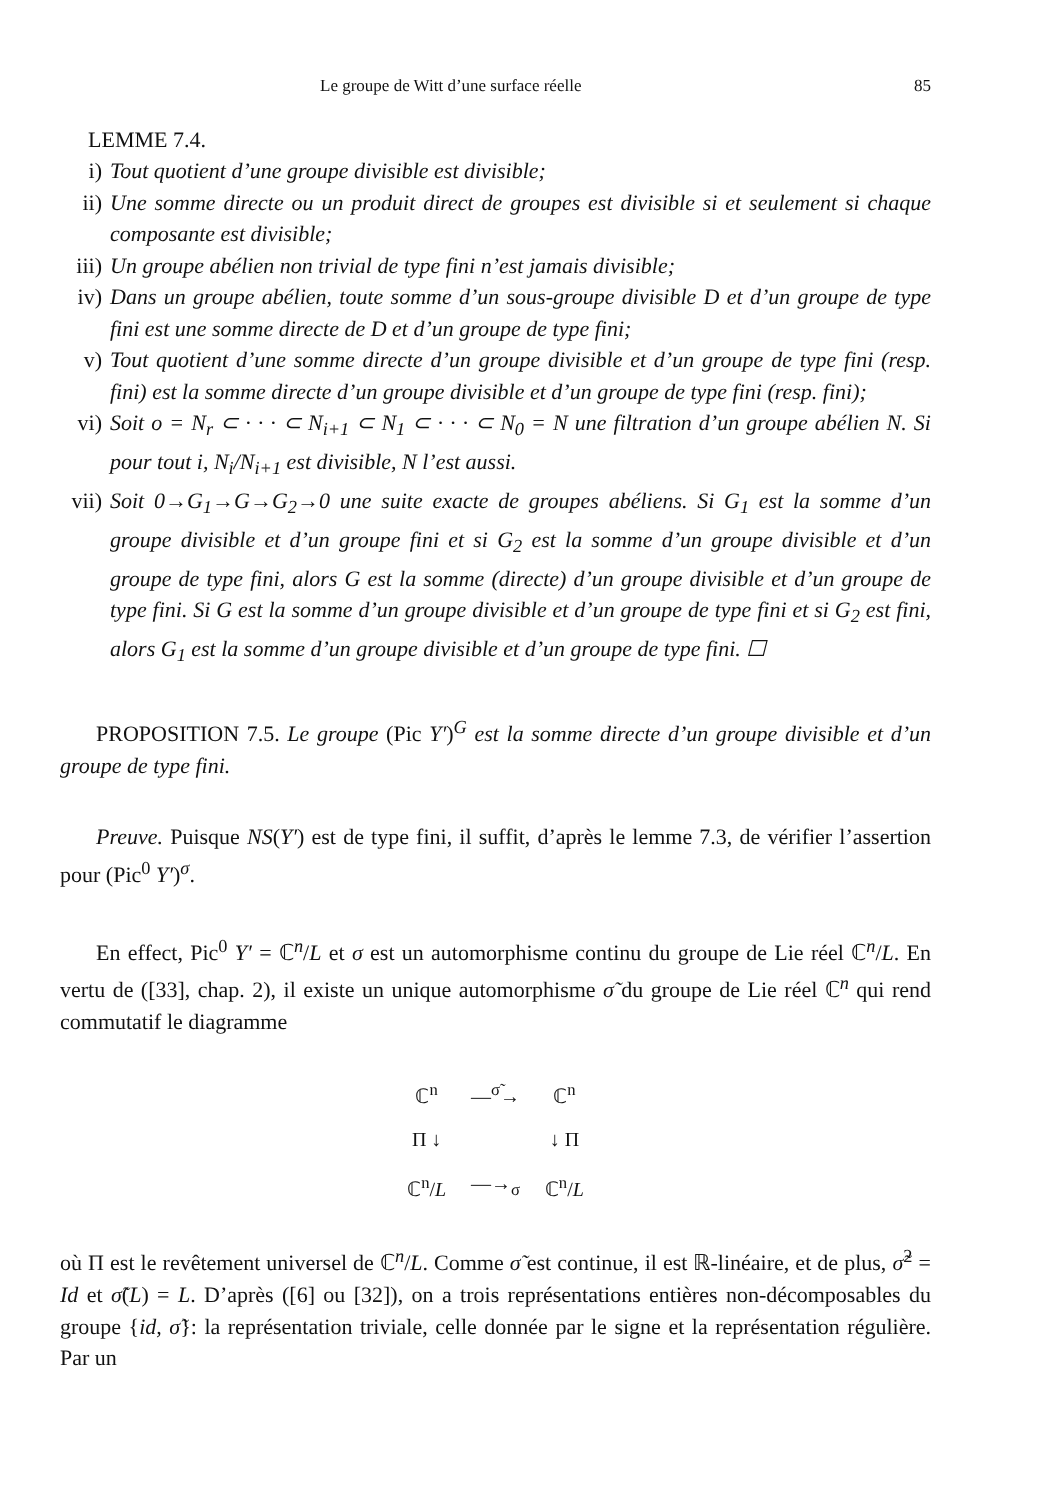Le groupe de Witt d’une surface réelle 85
LEMME 7.4.
i) Tout quotient d’une groupe divisible est divisible;
ii) Une somme directe ou un produit direct de groupes est divisible si et seulement si chaque composante est divisible;
iii) Un groupe abélien non trivial de type fini n’est jamais divisible;
iv) Dans un groupe abélien, toute somme d’un sous-groupe divisible D et d’un groupe de type fini est une somme directe de D et d’un groupe de type fini;
v) Tout quotient d’une somme directe d’un groupe divisible et d’un groupe de type fini (resp. fini) est la somme directe d’un groupe divisible et d’un groupe de type fini (resp. fini);
vi) Soit o = N<sub>r</sub> ⊂ · · · ⊂ N<sub>i+1</sub> ⊂ N<sub>1</sub> ⊂ · · · ⊂ N<sub>0</sub> = N une filtration d’un groupe abélien N. Si pour tout i, N<sub>i</sub>/N<sub>i+1</sub> est divisible, N l’est aussi.
vii) Soit 0→G<sub>1</sub>→G→G<sub>2</sub>→0 une suite exacte de groupes abéliens. Si G<sub>1</sub> est la somme d’un groupe divisible et d’un groupe fini et si G<sub>2</sub> est la somme d’un groupe divisible et d’un groupe de type fini, alors G est la somme (directe) d’un groupe divisible et d’un groupe de type fini. Si G est la somme d’un groupe divisible et d’un groupe de type fini et si G<sub>2</sub> est fini, alors G<sub>1</sub> est la somme d’un groupe divisible et d’un groupe de type fini. ☐
PROPOSITION 7.5. Le groupe (Pic Y′)<sup>G</sup> est la somme directe d’un groupe divisible et d’un groupe de type fini.
Preuve. Puisque NS(Y′) est de type fini, il suffit, d’après le lemme 7.3, de vérifier l’assertion pour (Pic<sup>0</sup> Y′)<sup>σ</sup>.
En effect, Pic<sup>0</sup> Y′ = ℂ<sup>n</sup>/L et σ est un automorphisme continu du groupe de Lie réel ℂ<sup>n</sup>/L. En vertu de ([33], chap. 2), il existe un unique automorphisme σ̃ du groupe de Lie réel ℂ<sup>n</sup> qui rend commutatif le diagramme
| ℂ<sup>n</sup> | —<sup>σ̃</sup>→ | ℂ<sup>n</sup> |
| Π ↓ | | ↓ Π |
| ℂ<sup>n</sup>/ L | —→<sub>σ</sub> | ℂ<sup>n</sup>/ L |
où Π est le revêtement universel de ℂ<sup>n</sup>/L. Comme σ̃ est continue, il est ℝ-linéaire, et de plus, σ̃<sup>2</sup> = Id et σ̃(L) = L. D’après ([6] ou [32]), on a trois représentations entières non-décomposables du groupe {id, σ̃}: la représentation triviale, celle donnée par le signe et la représentation régulière. Par un